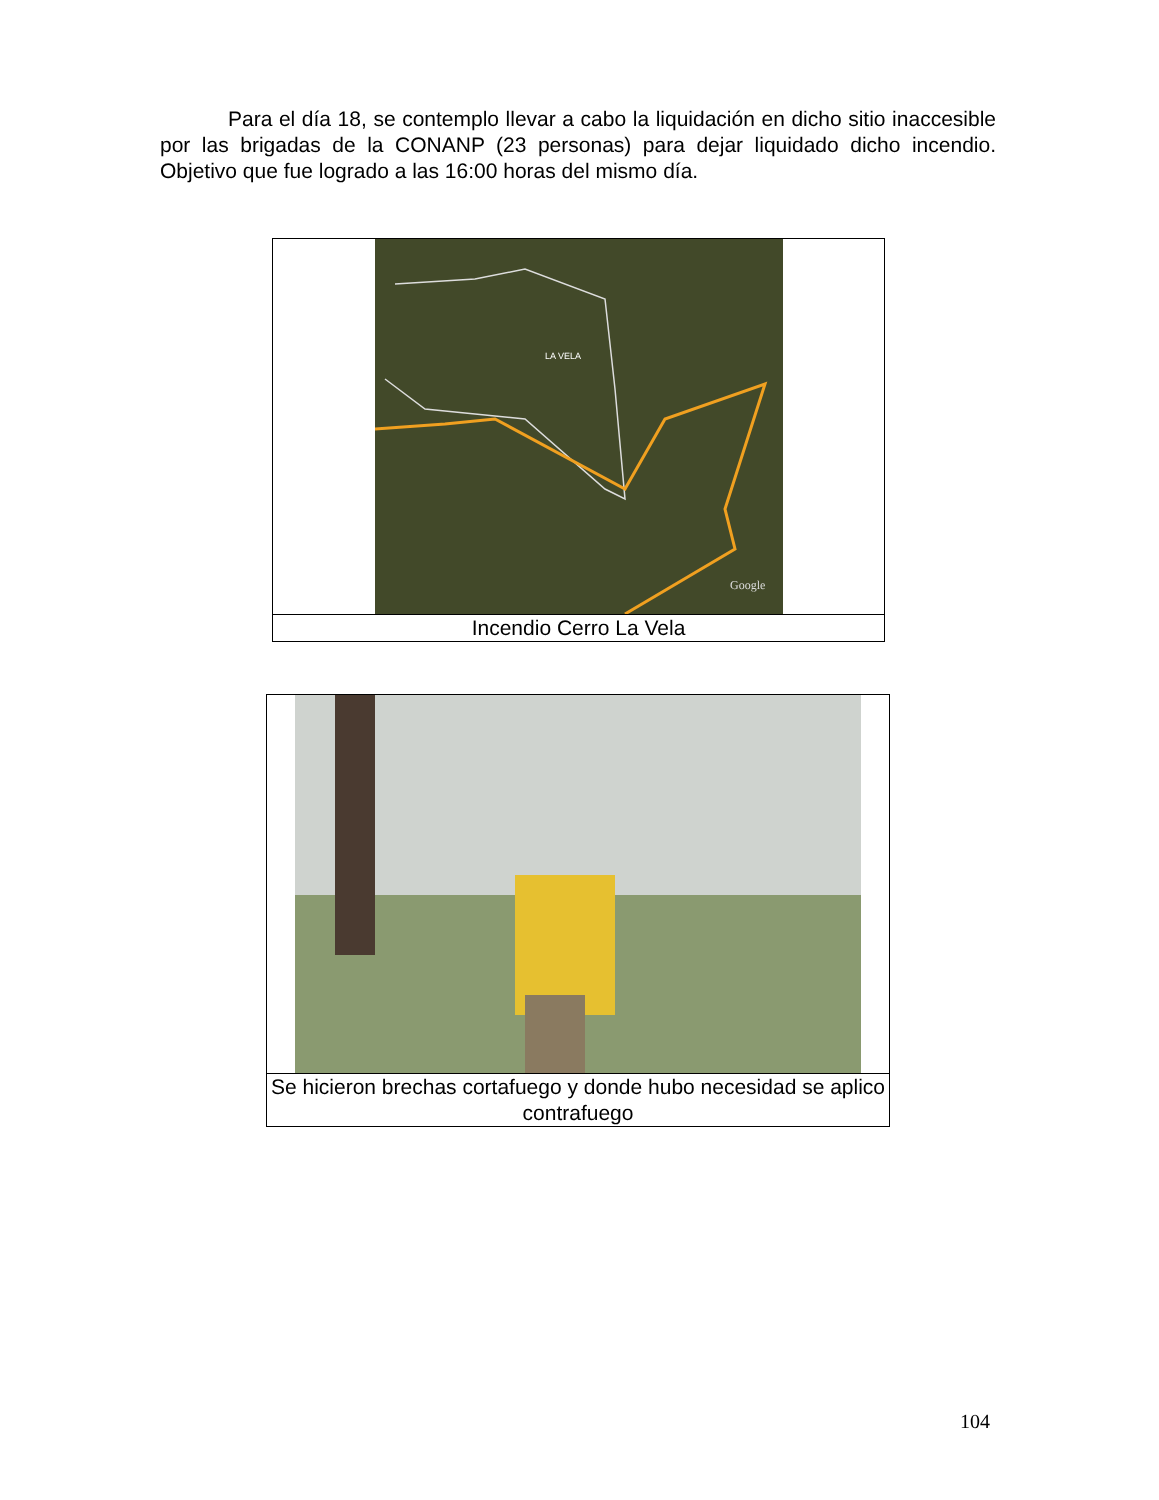Para el día 18, se contemplo llevar a cabo la liquidación en dicho sitio inaccesible por las brigadas de la CONANP (23 personas) para dejar liquidado dicho incendio. Objetivo que fue logrado a las 16:00 horas del mismo día.
LA VELA
Google
Incendio Cerro La Vela
Se hicieron brechas cortafuego y donde hubo necesidad se aplico contrafuego
104